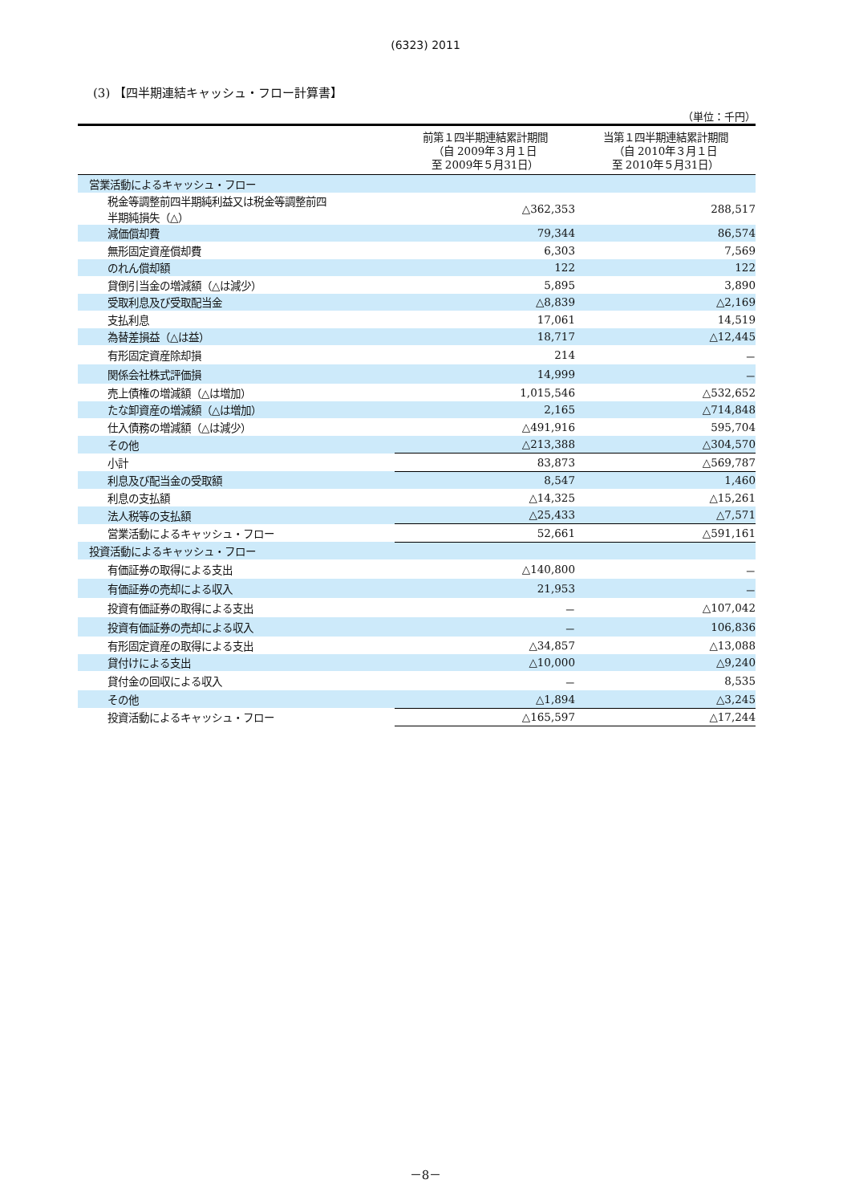(6323) 2011
(3) 【四半期連結キャッシュ・フロー計算書】
（単位：千円）
| | 前第１四半期連結累計期間 （自 2009年３月１日 至 2009年５月31日） | 当第１四半期連結累計期間 （自 2010年３月１日 至 2010年５月31日） |
| --- | --- | --- |
| 営業活動によるキャッシュ・フロー | | |
| 税金等調整前四半期純利益又は税金等調整前四 半期純損失（△） | △362,353 | 288,517 |
| 減価償却費 | 79,344 | 86,574 |
| 無形固定資産償却費 | 6,303 | 7,569 |
| のれん償却額 | 122 | 122 |
| 貸倒引当金の増減額（△は減少） | 5,895 | 3,890 |
| 受取利息及び受取配当金 | △8,839 | △2,169 |
| 支払利息 | 17,061 | 14,519 |
| 為替差損益（△は益） | 18,717 | △12,445 |
| 有形固定資産除却損 | 214 | － |
| 関係会社株式評価損 | 14,999 | － |
| 売上債権の増減額（△は増加） | 1,015,546 | △532,652 |
| たな卸資産の増減額（△は増加） | 2,165 | △714,848 |
| 仕入債務の増減額（△は減少） | △491,916 | 595,704 |
| その他 | △213,388 | △304,570 |
| 小計 | 83,873 | △569,787 |
| 利息及び配当金の受取額 | 8,547 | 1,460 |
| 利息の支払額 | △14,325 | △15,261 |
| 法人税等の支払額 | △25,433 | △7,571 |
| 営業活動によるキャッシュ・フロー | 52,661 | △591,161 |
| 投資活動によるキャッシュ・フロー | | |
| 有価証券の取得による支出 | △140,800 | － |
| 有価証券の売却による収入 | 21,953 | － |
| 投資有価証券の取得による支出 | － | △107,042 |
| 投資有価証券の売却による収入 | － | 106,836 |
| 有形固定資産の取得による支出 | △34,857 | △13,088 |
| 貸付けによる支出 | △10,000 | △9,240 |
| 貸付金の回収による収入 | － | 8,535 |
| その他 | △1,894 | △3,245 |
| 投資活動によるキャッシュ・フロー | △165,597 | △17,244 |
－8－